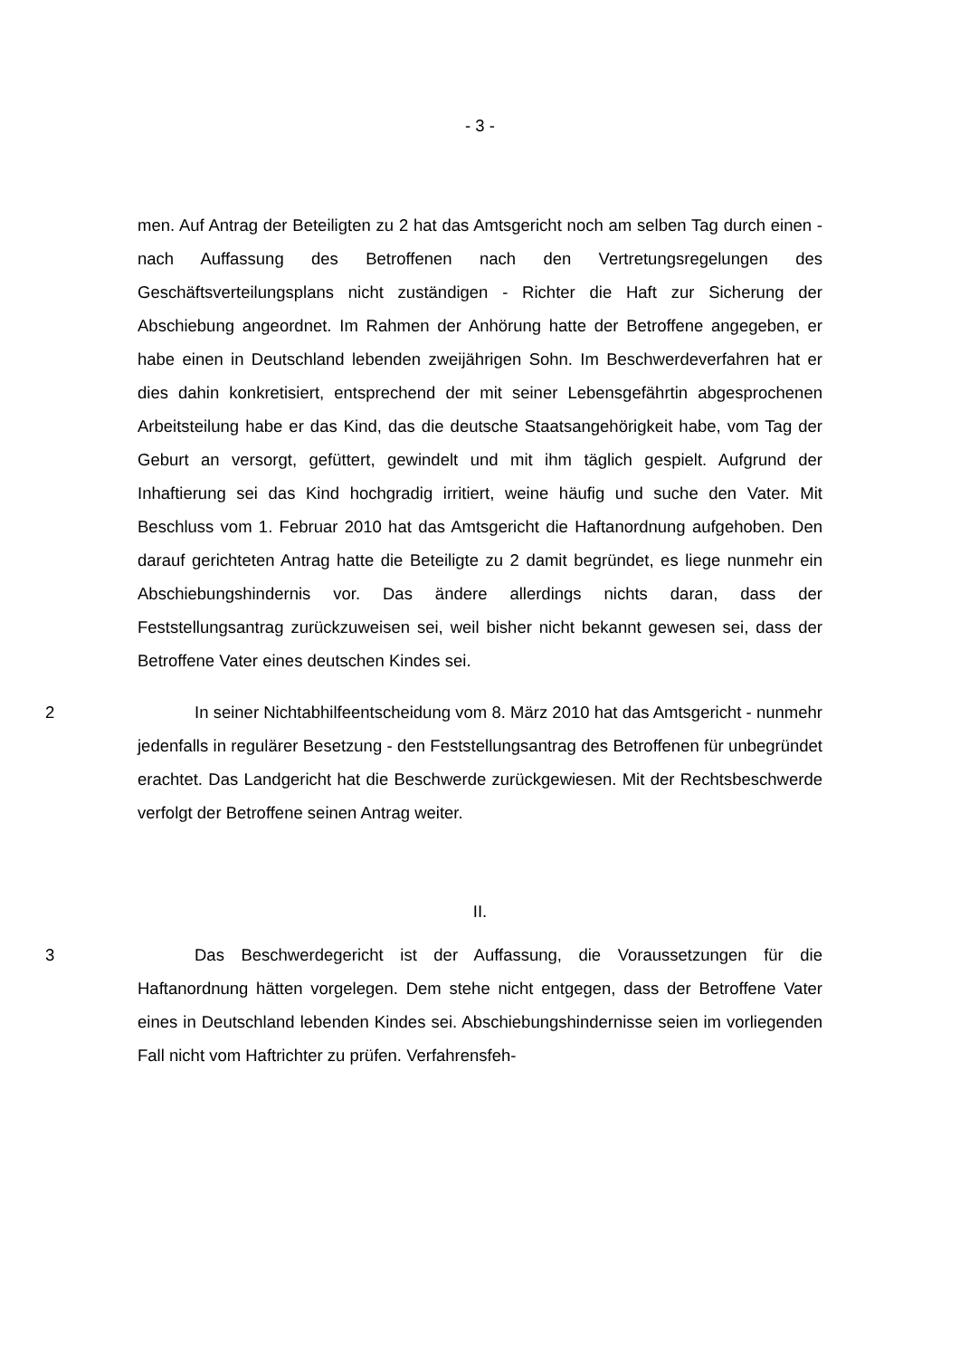- 3 -
men. Auf Antrag der Beteiligten zu 2 hat das Amtsgericht noch am selben Tag durch einen - nach Auffassung des Betroffenen nach den Vertretungsregelungen des Geschäftsverteilungsplans nicht zuständigen - Richter die Haft zur Sicherung der Abschiebung angeordnet. Im Rahmen der Anhörung hatte der Betroffene angegeben, er habe einen in Deutschland lebenden zweijährigen Sohn. Im Beschwerdeverfahren hat er dies dahin konkretisiert, entsprechend der mit seiner Lebensgefährtin abgesprochenen Arbeitsteilung habe er das Kind, das die deutsche Staatsangehörigkeit habe, vom Tag der Geburt an versorgt, gefüttert, gewindelt und mit ihm täglich gespielt. Aufgrund der Inhaftierung sei das Kind hochgradig irritiert, weine häufig und suche den Vater. Mit Beschluss vom 1. Februar 2010 hat das Amtsgericht die Haftanordnung aufgehoben. Den darauf gerichteten Antrag hatte die Beteiligte zu 2 damit begründet, es liege nunmehr ein Abschiebungshindernis vor. Das ändere allerdings nichts daran, dass der Feststellungsantrag zurückzuweisen sei, weil bisher nicht bekannt gewesen sei, dass der Betroffene Vater eines deutschen Kindes sei.
2 In seiner Nichtabhilfeentscheidung vom 8. März 2010 hat das Amtsgericht - nunmehr jedenfalls in regulärer Besetzung - den Feststellungsantrag des Betroffenen für unbegründet erachtet. Das Landgericht hat die Beschwerde zurückgewiesen. Mit der Rechtsbeschwerde verfolgt der Betroffene seinen Antrag weiter.
II.
3 Das Beschwerdegericht ist der Auffassung, die Voraussetzungen für die Haftanordnung hätten vorgelegen. Dem stehe nicht entgegen, dass der Betroffene Vater eines in Deutschland lebenden Kindes sei. Abschiebungshindernisse seien im vorliegenden Fall nicht vom Haftrichter zu prüfen. Verfahrensfeh-